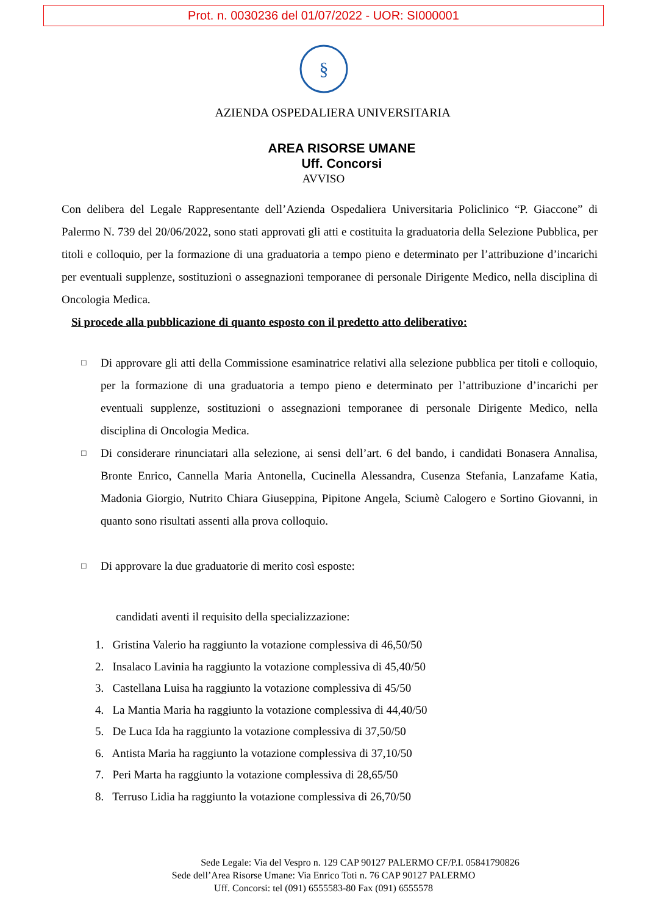Prot. n. 0030236 del 01/07/2022 - UOR: SI000001
§
AZIENDA OSPEDALIERA UNIVERSITARIA
AREA RISORSE UMANE
Uff. Concorsi
AVVISO
Con delibera del Legale Rappresentante dell’Azienda Ospedaliera Universitaria Policlinico “P. Giaccone” di Palermo N. 739 del 20/06/2022, sono stati approvati gli atti e costituita la graduatoria della Selezione Pubblica, per titoli e colloquio, per la formazione di una graduatoria a tempo pieno e determinato per l’attribuzione d’incarichi per eventuali supplenze, sostituzioni o assegnazioni temporanee di personale Dirigente Medico, nella disciplina di Oncologia Medica.
Si procede alla pubblicazione di quanto esposto con il predetto atto deliberativo:
□ Di approvare gli atti della Commissione esaminatrice relativi alla selezione pubblica per titoli e colloquio, per la formazione di una graduatoria a tempo pieno e determinato per l’attribuzione d’incarichi per eventuali supplenze, sostituzioni o assegnazioni temporanee di personale Dirigente Medico, nella disciplina di Oncologia Medica.
□ Di considerare rinunciatari alla selezione, ai sensi dell’art. 6 del bando, i candidati Bonasera Annalisa, Bronte Enrico, Cannella Maria Antonella, Cucinella Alessandra, Cusenza Stefania, Lanzafame Katia, Madonia Giorgio, Nutrito Chiara Giuseppina, Pipitone Angela, Sciumè Calogero e Sortino Giovanni, in quanto sono risultati assenti alla prova colloquio.
□ Di approvare la due graduatorie di merito così esposte:
candidati aventi il requisito della specializzazione:
1. Gristina Valerio ha raggiunto la votazione complessiva di 46,50/50
2. Insalaco Lavinia ha raggiunto la votazione complessiva di 45,40/50
3. Castellana Luisa ha raggiunto la votazione complessiva di 45/50
4. La Mantia Maria ha raggiunto la votazione complessiva di 44,40/50
5. De Luca Ida ha raggiunto la votazione complessiva di 37,50/50
6. Antista Maria ha raggiunto la votazione complessiva di 37,10/50
7. Peri Marta ha raggiunto la votazione complessiva di 28,65/50
8. Terruso Lidia ha raggiunto la votazione complessiva di 26,70/50
Sede Legale: Via del Vespro n. 129 CAP 90127 PALERMO CF/P.I. 05841790826
Sede dell’Area Risorse Umane: Via Enrico Toti n. 76 CAP 90127 PALERMO
Uff. Concorsi: tel (091) 6555583-80 Fax (091) 6555578